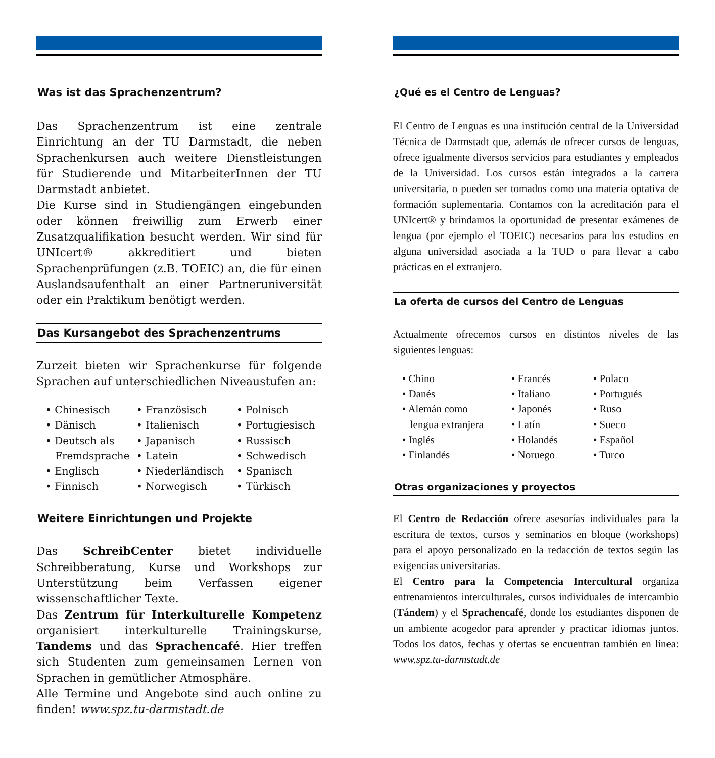Was ist das Sprachenzentrum?
Das Sprachenzentrum ist eine zentrale Einrichtung an der TU Darmstadt, die neben Sprachenkursen auch weitere Dienstleistungen für Studierende und MitarbeiterInnen der TU Darmstadt anbietet.
Die Kurse sind in Studiengängen eingebunden oder können freiwillig zum Erwerb einer Zusatzqualifikation besucht werden. Wir sind für UNIcert® akkreditiert und bieten Sprachenprüfungen (z.B. TOEIC) an, die für einen Auslandsaufenthalt an einer Partneruniversität oder ein Praktikum benötigt werden.
Das Kursangebot des Sprachenzentrums
Zurzeit bieten wir Sprachenkurse für folgende Sprachen auf unterschiedlichen Niveaustufen an:
• Chinesisch
• Dänisch
• Deutsch als
Fremdsprache
• Englisch
• Finnisch
• Französisch
• Italienisch
• Japanisch
• Latein
• Niederländisch
• Norwegisch
• Polnisch
• Portugiesisch
• Russisch
• Schwedisch
• Spanisch
• Türkisch
Weitere Einrichtungen und Projekte
Das SchreibCenter bietet individuelle Schreibberatung, Kurse und Workshops zur Unterstützung beim Verfassen eigener wissenschaftlicher Texte.
Das Zentrum für Interkulturelle Kompetenz organisiert interkulturelle Trainingskurse, Tandems und das Sprachencafé. Hier treffen sich Studenten zum gemeinsamen Lernen von Sprachen in gemütlicher Atmosphäre.
Alle Termine und Angebote sind auch online zu finden! www.spz.tu-darmstadt.de
¿Qué es el Centro de Lenguas?
El Centro de Lenguas es una institución central de la Universidad Técnica de Darmstadt que, además de ofrecer cursos de lenguas, ofrece igualmente diversos servicios para estudiantes y empleados de la Universidad. Los cursos están integrados a la carrera universitaria, o pueden ser tomados como una materia optativa de formación suplementaria. Contamos con la acreditación para el UNIcert® y brindamos la oportunidad de presentar exámenes de lengua (por ejemplo el TOEIC) necesarios para los estudios en alguna universidad asociada a la TUD o para llevar a cabo prácticas en el extranjero.
La oferta de cursos del Centro de Lenguas
Actualmente ofrecemos cursos en distintos niveles de las siguientes lenguas:
• Chino
• Danés
• Alemán como
lengua extranjera
• Inglés
• Finlandés
• Francés
• Italiano
• Japonés
• Latín
• Holandés
• Noruego
• Polaco
• Portugués
• Ruso
• Sueco
• Español
• Turco
Otras organizaciones y proyectos
El Centro de Redacción ofrece asesorías individuales para la escritura de textos, cursos y seminarios en bloque (workshops) para el apoyo personalizado en la redacción de textos según las exigencias universitarias.
El Centro para la Competencia Intercultural organiza entrenamientos interculturales, cursos individuales de intercambio (Tándem) y el Sprachencafé, donde los estudiantes disponen de un ambiente acogedor para aprender y practicar idiomas juntos. Todos los datos, fechas y ofertas se encuentran también en línea: www.spz.tu-darmstadt.de